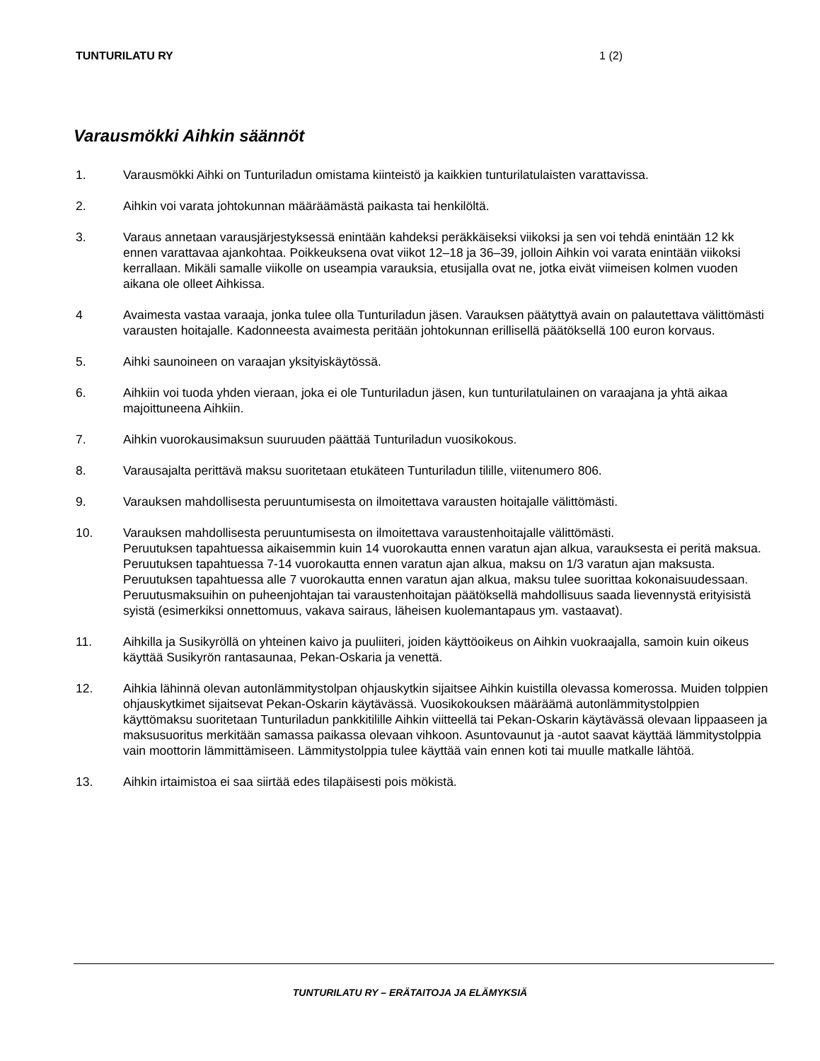TUNTURILATU RY 1 (2)
Varausmökki Aihkin säännöt
1. Varausmökki Aihki on Tunturiladun omistama kiinteistö ja kaikkien tunturilatulaisten varattavissa.
2. Aihkin voi varata johtokunnan määräämästä paikasta tai henkilöltä.
3. Varaus annetaan varausjärjestyksessä enintään kahdeksi peräkkäiseksi viikoksi ja sen voi tehdä enintään 12 kk ennen varattavaa ajankohtaa. Poikkeuksena ovat viikot 12–18 ja 36–39, jolloin Aihkin voi varata enintään viikoksi kerrallaan. Mikäli samalle viikolle on useampia varauksia, etusijalla ovat ne, jotka eivät viimeisen kolmen vuoden aikana ole olleet Aihkissa.
4 Avaimesta vastaa varaaja, jonka tulee olla Tunturiladun jäsen. Varauksen päätyttyä avain on palautettava välittömästi varausten hoitajalle. Kadonneesta avaimesta peritään johtokunnan erillisellä päätöksellä 100 euron korvaus.
5. Aihki saunoineen on varaajan yksityiskäytössä.
6. Aihkiin voi tuoda yhden vieraan, joka ei ole Tunturiladun jäsen, kun tunturilatulainen on varaajana ja yhtä aikaa majoittuneena Aihkiin.
7. Aihkin vuorokausimaksun suuruuden päättää Tunturiladun vuosikokous.
8. Varausajalta perittävä maksu suoritetaan etukäteen Tunturiladun tilille, viitenumero 806.
9. Varauksen mahdollisesta peruuntumisesta on ilmoitettava varausten hoitajalle välittömästi.
10. Varauksen mahdollisesta peruuntumisesta on ilmoitettava varaustenhoitajalle välittömästi.
Peruutuksen tapahtuessa aikaisemmin kuin 14 vuorokautta ennen varatun ajan alkua, varauksesta ei peritä maksua.
Peruutuksen tapahtuessa 7-14 vuorokautta ennen varatun ajan alkua, maksu on 1/3 varatun ajan maksusta.
Peruutuksen tapahtuessa alle 7 vuorokautta ennen varatun ajan alkua, maksu tulee suorittaa kokonaisuudessaan.
Peruutusmaksuihin on puheenjohtajan tai varaustenhoitajan päätöksellä mahdollisuus saada lievennystä erityisistä syistä (esimerkiksi onnettomuus, vakava sairaus, läheisen kuolemantapaus ym. vastaavat).
11. Aihkilla ja Susikyröllä on yhteinen kaivo ja puuliiteri, joiden käyttöoikeus on Aihkin vuokraajalla, samoin kuin oikeus käyttää Susikyrön rantasaunaa, Pekan-Oskaria ja venettä.
12. Aihkia lähinnä olevan autonlämmitystolpan ohjauskytkin sijaitsee Aihkin kuistilla olevassa komerossa. Muiden tolppien ohjauskytkimet sijaitsevat Pekan-Oskarin käytävässä. Vuosikokouksen määräämä autonlämmitystolppien käyttömaksu suoritetaan Tunturiladun pankkitilille Aihkin viitteellä tai Pekan-Oskarin käytävässä olevaan lippaaseen ja maksusuoritus merkitään samassa paikassa olevaan vihkoon. Asuntovaunut ja -autot saavat käyttää lämmitystolppia vain moottorin lämmittämiseen. Lämmitystolppia tulee käyttää vain ennen koti tai muulle matkalle lähtöä.
13. Aihkin irtaimistoa ei saa siirtää edes tilapäisesti pois mökistä.
TUNTURILATU RY – ERÄTAITOJA JA ELÄMYKSIÄ